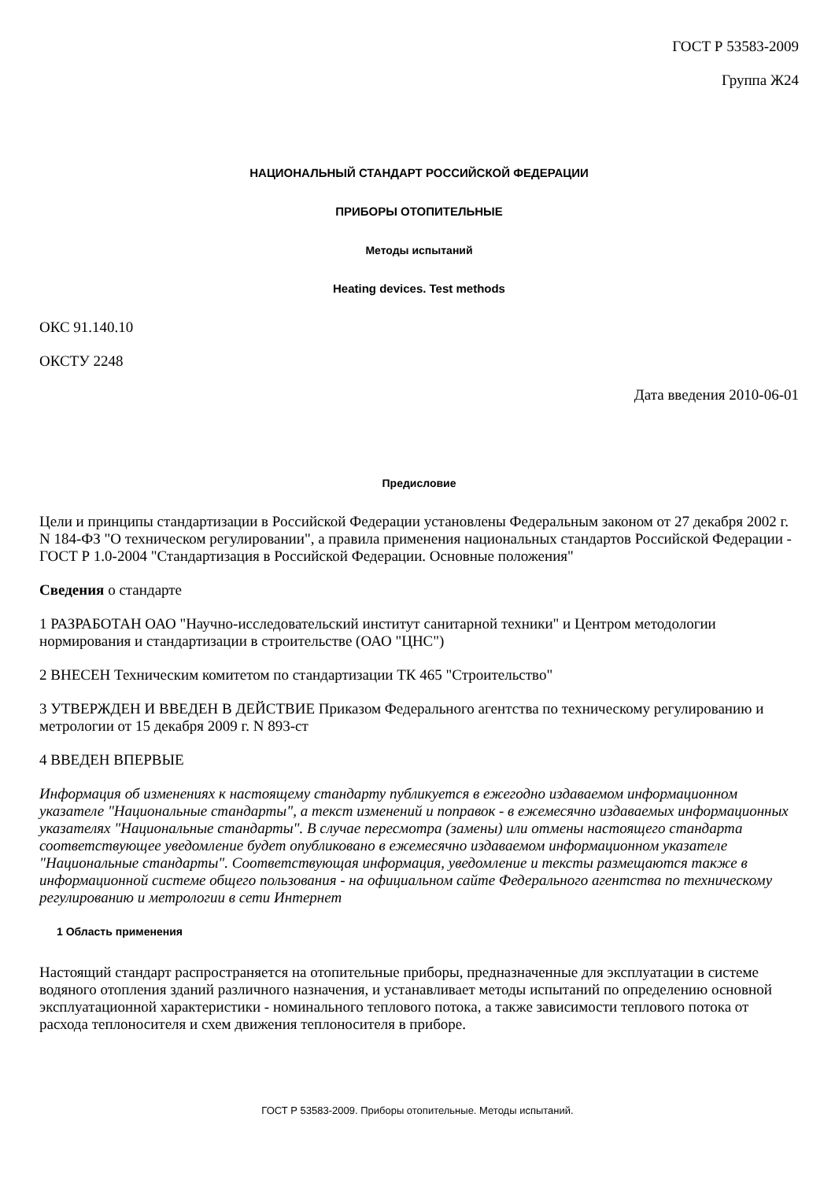ГОСТ Р 53583-2009
Группа Ж24
НАЦИОНАЛЬНЫЙ СТАНДАРТ РОССИЙСКОЙ ФЕДЕРАЦИИ
ПРИБОРЫ ОТОПИТЕЛЬНЫЕ
Методы испытаний
Heating devices. Test methods
ОКС 91.140.10
ОКСТУ 2248
Дата введения 2010-06-01
Предисловие
Цели и принципы стандартизации в Российской Федерации установлены Федеральным законом от 27 декабря 2002 г. N 184-ФЗ "О техническом регулировании", а правила применения национальных стандартов Российской Федерации - ГОСТ Р 1.0-2004 "Стандартизация в Российской Федерации. Основные положения"
Сведения о стандарте
1 РАЗРАБОТАН ОАО "Научно-исследовательский институт санитарной техники" и Центром методологии нормирования и стандартизации в строительстве (ОАО "ЦНС")
2 ВНЕСЕН Техническим комитетом по стандартизации ТК 465 "Строительство"
3 УТВЕРЖДЕН И ВВЕДЕН В ДЕЙСТВИЕ Приказом Федерального агентства по техническому регулированию и метрологии от 15 декабря 2009 г. N 893-ст
4 ВВЕДЕН ВПЕРВЫЕ
Информация об изменениях к настоящему стандарту публикуется в ежегодно издаваемом информационном указателе "Национальные стандарты", а текст изменений и поправок - в ежемесячно издаваемых информационных указателях "Национальные стандарты". В случае пересмотра (замены) или отмены настоящего стандарта соответствующее уведомление будет опубликовано в ежемесячно издаваемом информационном указателе "Национальные стандарты". Соответствующая информация, уведомление и тексты размещаются также в информационной системе общего пользования - на официальном сайте Федерального агентства по техническому регулированию и метрологии в сети Интернет
1 Область применения
Настоящий стандарт распространяется на отопительные приборы, предназначенные для эксплуатации в системе водяного отопления зданий различного назначения, и устанавливает методы испытаний по определению основной эксплуатационной характеристики - номинального теплового потока, а также зависимости теплового потока от расхода теплоносителя и схем движения теплоносителя в приборе.
ГОСТ Р 53583-2009. Приборы отопительные. Методы испытаний.